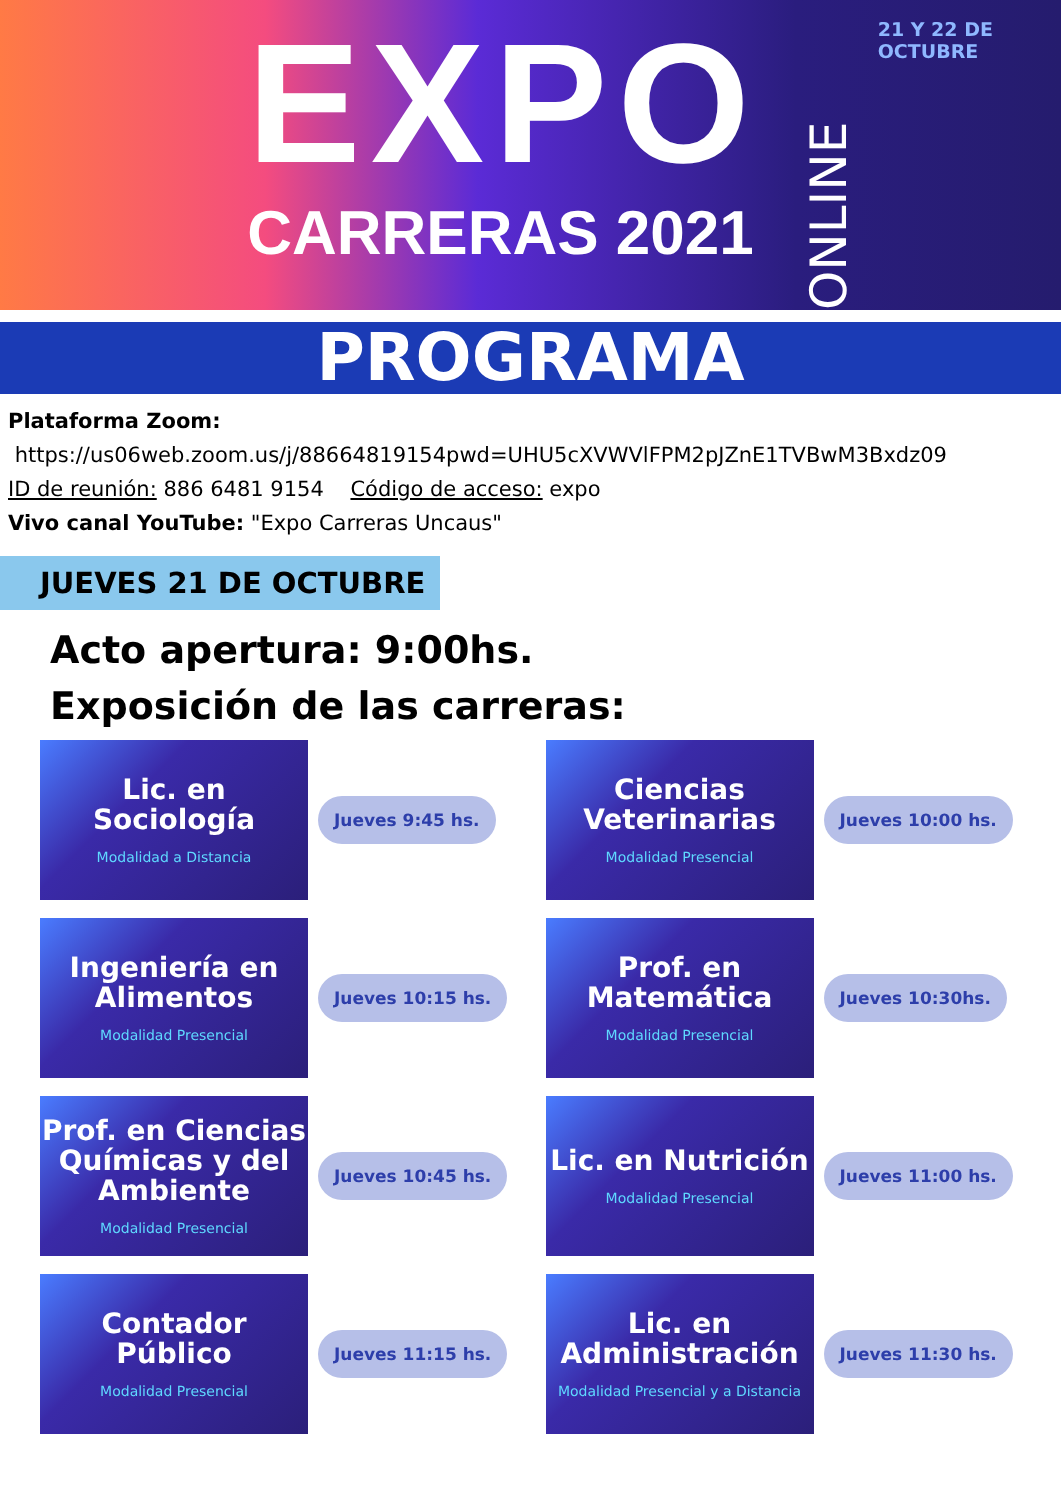EXPO
CARRERAS 2021
ONLINE
21 Y 22 DE OCTUBRE
PROGRAMA
Plataforma Zoom:
https://us06web.zoom.us/j/88664819154pwd=UHU5cXVWVlFPM2pJZnE1TVBwM3Bxdz09
ID de reunión: 886 6481 9154 Código de acceso: expo
Vivo canal YouTube: "Expo Carreras Uncaus"
JUEVES 21 DE OCTUBRE
Acto apertura: 9:00hs.
Exposición de las carreras:
Lic. en Sociología
Modalidad a Distancia
Jueves 9:45 hs.
Ciencias Veterinarias
Modalidad Presencial
Jueves 10:00 hs.
Ingeniería en Alimentos
Modalidad Presencial
Jueves 10:15 hs.
Prof. en Matemática
Modalidad Presencial
Jueves 10:30hs.
Prof. en Ciencias Químicas y del Ambiente
Modalidad Presencial
Jueves 10:45 hs.
Lic. en Nutrición
Modalidad Presencial
Jueves 11:00 hs.
Contador Público
Modalidad Presencial
Jueves 11:15 hs.
Lic. en Administración
Modalidad Presencial y a Distancia
Jueves 11:30 hs.